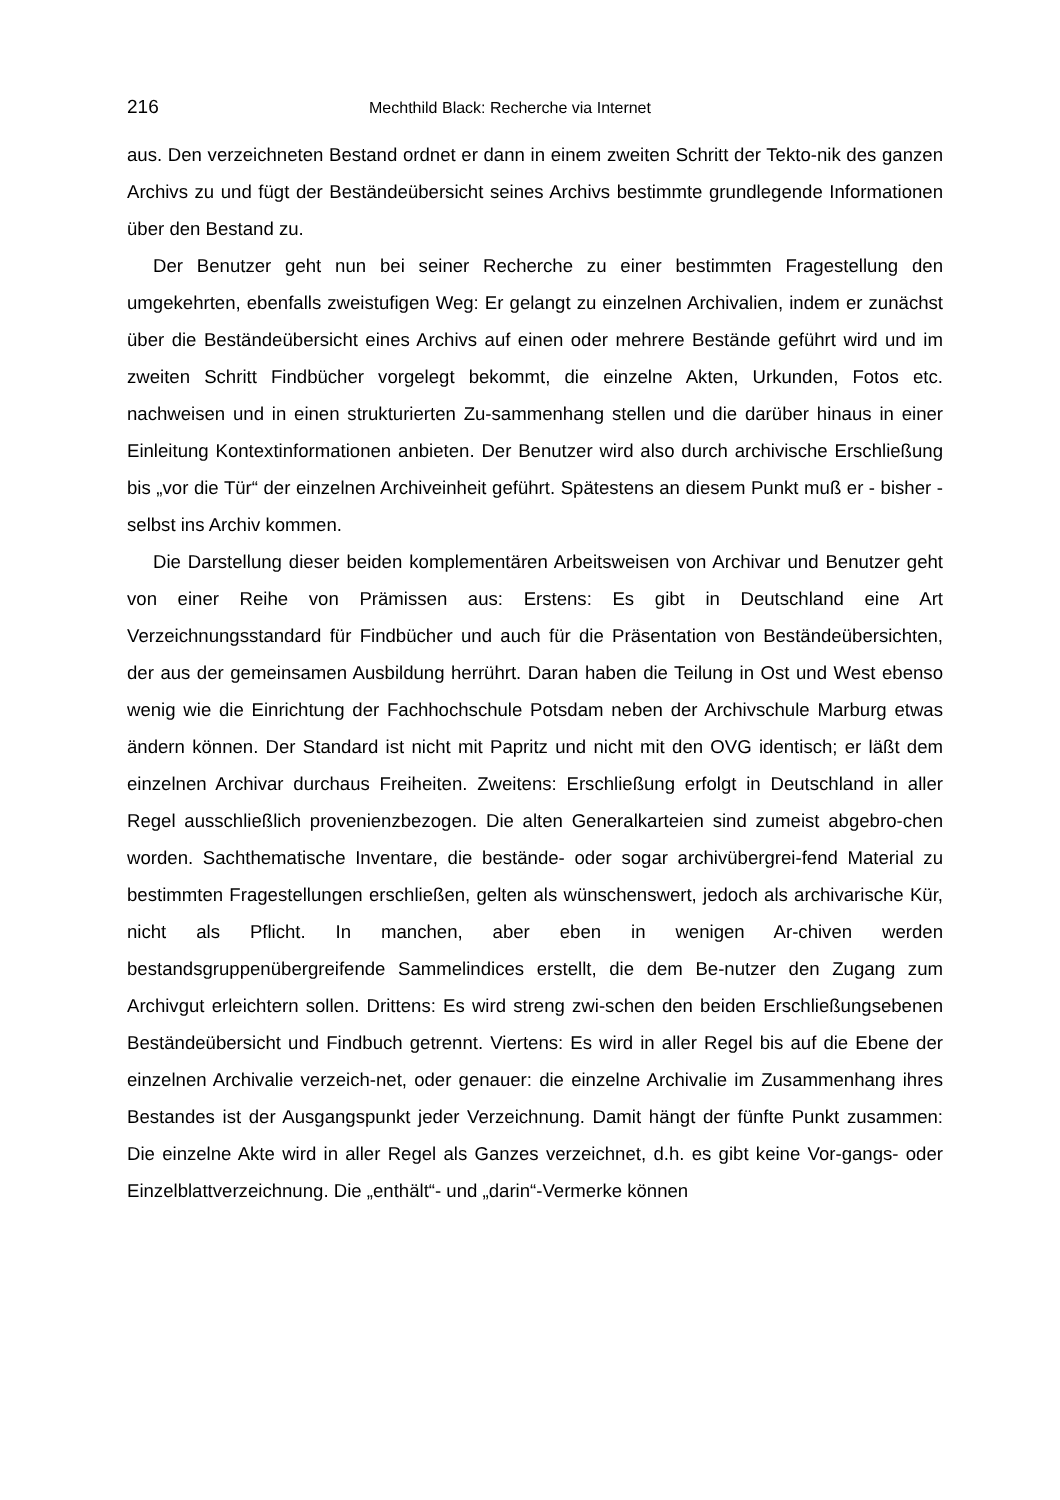216 Mechthild Black: Recherche via Internet
aus. Den verzeichneten Bestand ordnet er dann in einem zweiten Schritt der Tekto-nik des ganzen Archivs zu und fügt der Beständeübersicht seines Archivs bestimmte grundlegende Informationen über den Bestand zu.
Der Benutzer geht nun bei seiner Recherche zu einer bestimmten Fragestellung den umgekehrten, ebenfalls zweistufigen Weg: Er gelangt zu einzelnen Archivalien, indem er zunächst über die Beständeübersicht eines Archivs auf einen oder mehrere Bestände geführt wird und im zweiten Schritt Findbücher vorgelegt bekommt, die einzelne Akten, Urkunden, Fotos etc. nachweisen und in einen strukturierten Zu-sammenhang stellen und die darüber hinaus in einer Einleitung Kontextinformationen anbieten. Der Benutzer wird also durch archivische Erschließung bis „vor die Tür“ der einzelnen Archiveinheit geführt. Spätestens an diesem Punkt muß er - bisher - selbst ins Archiv kommen.
Die Darstellung dieser beiden komplementären Arbeitsweisen von Archivar und Benutzer geht von einer Reihe von Prämissen aus: Erstens: Es gibt in Deutschland eine Art Verzeichnungsstandard für Findbücher und auch für die Präsentation von Beständeübersichten, der aus der gemeinsamen Ausbildung herrührt. Daran haben die Teilung in Ost und West ebenso wenig wie die Einrichtung der Fachhochschule Potsdam neben der Archivschule Marburg etwas ändern können. Der Standard ist nicht mit Papritz und nicht mit den OVG identisch; er läßt dem einzelnen Archivar durchaus Freiheiten. Zweitens: Erschließung erfolgt in Deutschland in aller Regel ausschließlich provenienzbezogen. Die alten Generalkarteien sind zumeist abgebro-chen worden. Sachthematische Inventare, die bestände- oder sogar archivübergrei-fend Material zu bestimmten Fragestellungen erschließen, gelten als wünschenswert, jedoch als archivarische Kür, nicht als Pflicht. In manchen, aber eben in wenigen Ar-chiven werden bestandsgruppenübergreifende Sammelindices erstellt, die dem Be-nutzer den Zugang zum Archivgut erleichtern sollen. Drittens: Es wird streng zwi-schen den beiden Erschließungsebenen Beständeübersicht und Findbuch getrennt. Viertens: Es wird in aller Regel bis auf die Ebene der einzelnen Archivalie verzeich-net, oder genauer: die einzelne Archivalie im Zusammenhang ihres Bestandes ist der Ausgangspunkt jeder Verzeichnung. Damit hängt der fünfte Punkt zusammen: Die einzelne Akte wird in aller Regel als Ganzes verzeichnet, d.h. es gibt keine Vor-gangs- oder Einzelblattverzeichnung. Die „enthält“- und „darin“-Vermerke können